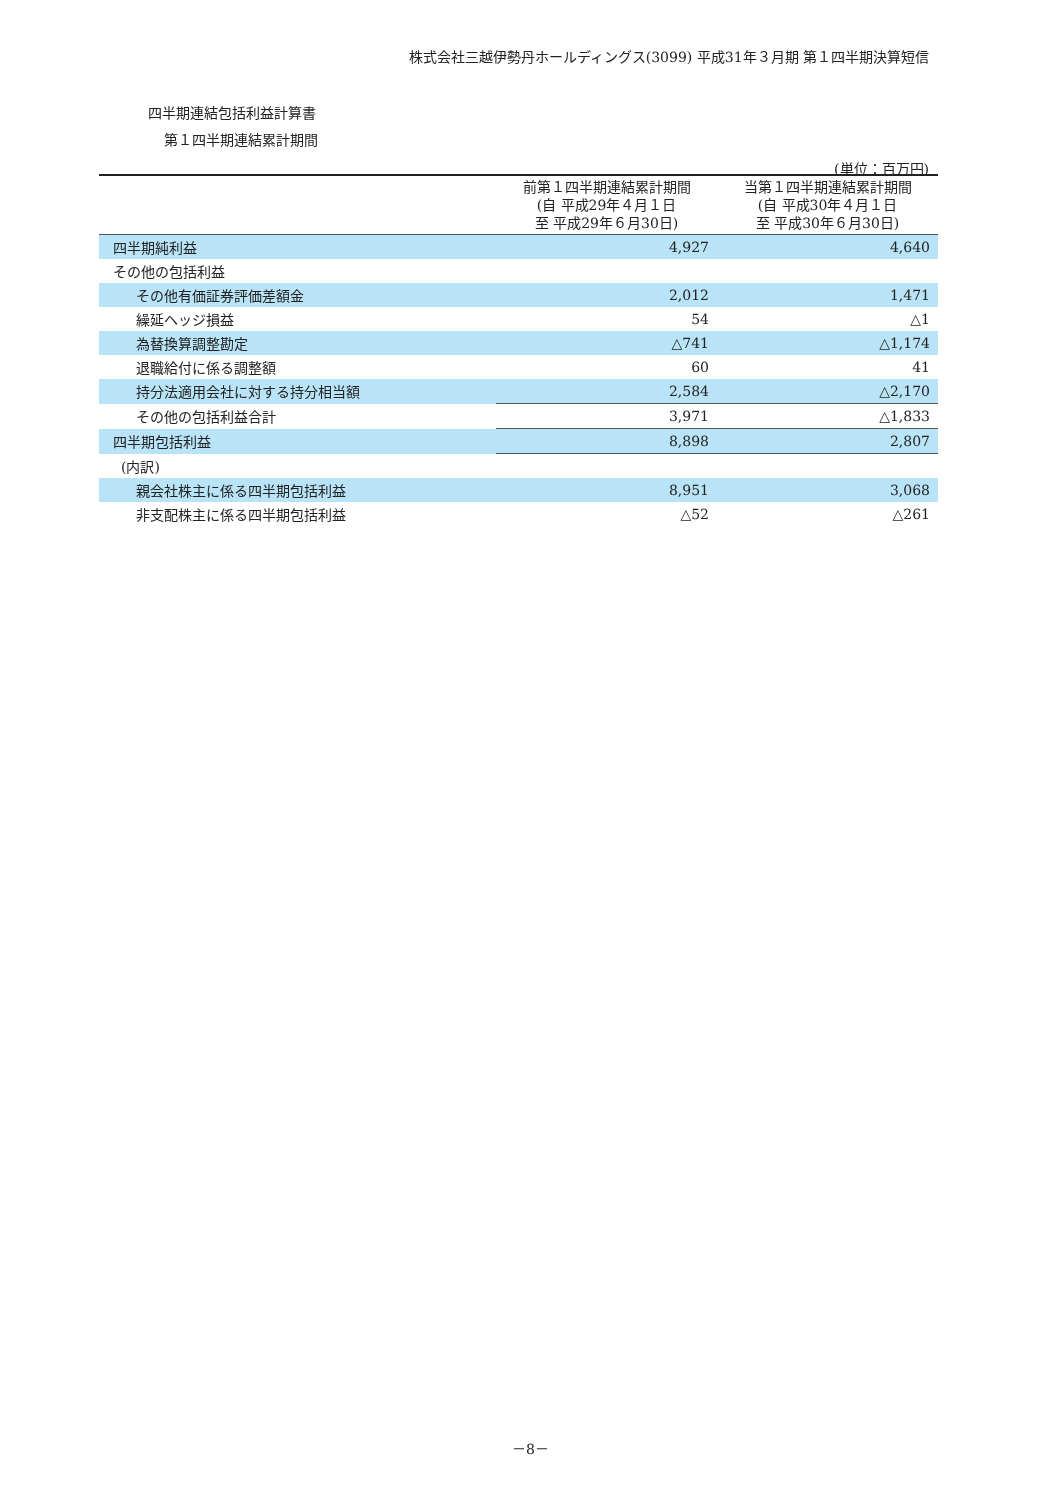株式会社三越伊勢丹ホールディングス(3099) 平成31年３月期 第１四半期決算短信
四半期連結包括利益計算書
第１四半期連結累計期間
(単位：百万円)
| | 前第１四半期連結累計期間 (自 平成29年４月１日 至 平成29年６月30日) | 当第１四半期連結累計期間 (自 平成30年４月１日 至 平成30年６月30日) |
| --- | --- | --- |
| 四半期純利益 | 4,927 | 4,640 |
| その他の包括利益 | | |
| その他有価証券評価差額金 | 2,012 | 1,471 |
| 繰延ヘッジ損益 | 54 | △1 |
| 為替換算調整勘定 | △741 | △1,174 |
| 退職給付に係る調整額 | 60 | 41 |
| 持分法適用会社に対する持分相当額 | 2,584 | △2,170 |
| その他の包括利益合計 | 3,971 | △1,833 |
| 四半期包括利益 | 8,898 | 2,807 |
| (内訳) | | |
| 親会社株主に係る四半期包括利益 | 8,951 | 3,068 |
| 非支配株主に係る四半期包括利益 | △52 | △261 |
－8－